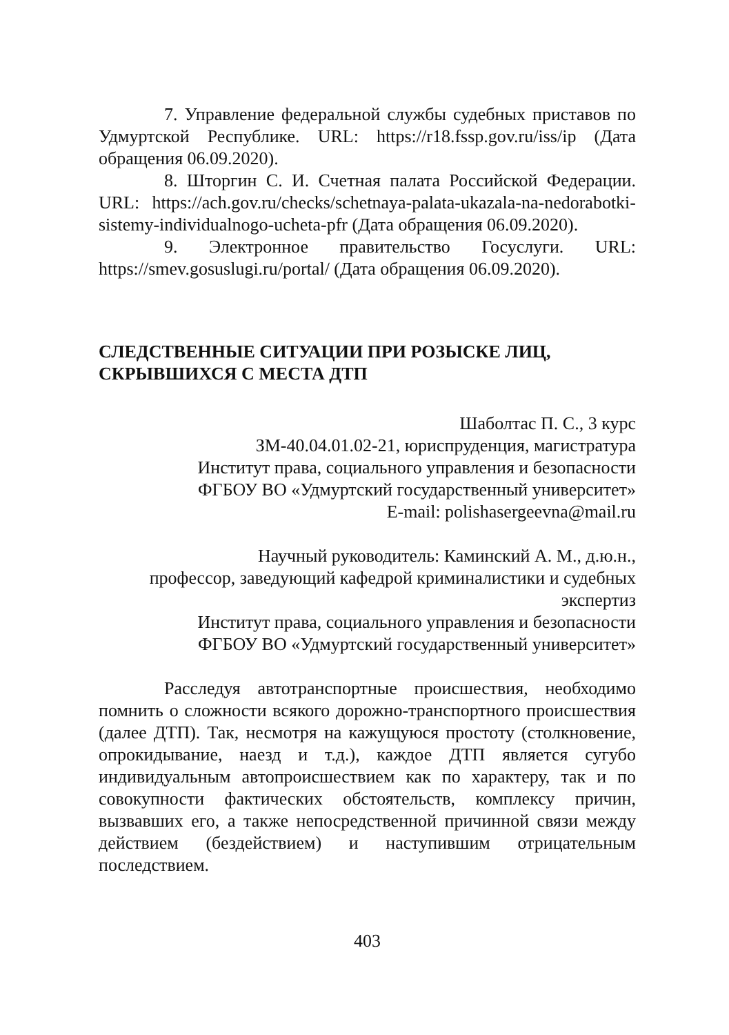7. Управление федеральной службы судебных приставов по Удмуртской Республике. URL: https://r18.fssp.gov.ru/iss/ip (Дата обращения 06.09.2020).
8. Шторгин С. И. Счетная палата Российской Федерации. URL: https://ach.gov.ru/checks/schetnaya-palata-ukazala-na-nedorabotki-sistemy-individualnogo-ucheta-pfr (Дата обращения 06.09.2020).
9. Электронное правительство Госуслуги. URL: https://smev.gosuslugi.ru/portal/ (Дата обращения 06.09.2020).
СЛЕДСТВЕННЫЕ СИТУАЦИИ ПРИ РОЗЫСКЕ ЛИЦ, СКРЫВШИХСЯ С МЕСТА ДТП
Шаболтас П. С., 3 курс
ЗМ-40.04.01.02-21, юриспруденция, магистратура
Институт права, социального управления и безопасности
ФГБОУ ВО «Удмуртский государственный университет»
E-mail: polishasergeevna@mail.ru
Научный руководитель: Каминский А. М., д.ю.н.,
профессор, заведующий кафедрой криминалистики и судебных экспертиз
Институт права, социального управления и безопасности
ФГБОУ ВО «Удмуртский государственный университет»
Расследуя автотранспортные происшествия, необходимо помнить о сложности всякого дорожно-транспортного происшествия (далее ДТП). Так, несмотря на кажущуюся простоту (столкновение, опрокидывание, наезд и т.д.), каждое ДТП является сугубо индивидуальным автопроисшествием как по характеру, так и по совокупности фактических обстоятельств, комплексу причин, вызвавших его, а также непосредственной причинной связи между действием (бездействием) и наступившим отрицательным последствием.
403